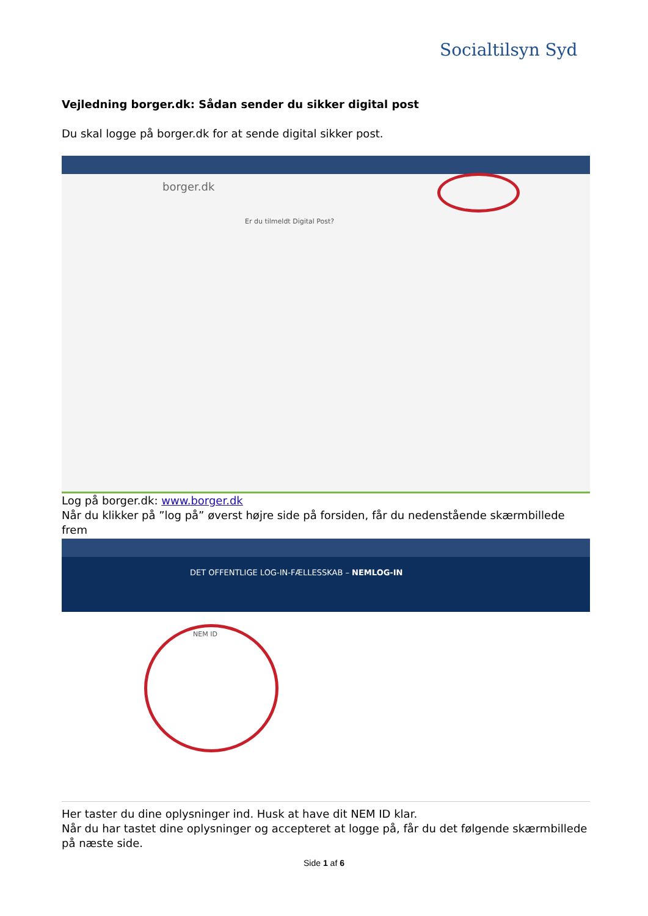Socialtilsyn Syd
Vejledning borger.dk: Sådan sender du sikker digital post
Du skal logge på borger.dk for at sende digital sikker post.
borger.dk
Er du tilmeldt Digital Post?
Log på borger.dk: www.borger.dk
Når du klikker på ”log på” øverst højre side på forsiden, får du nedenstående skærmbillede frem
DET OFFENTLIGE LOG-IN-FÆLLESSKAB – NEMLOG-IN
NEM ID
Her taster du dine oplysninger ind. Husk at have dit NEM ID klar.
Når du har tastet dine oplysninger og accepteret at logge på, får du det følgende skærmbillede på næste side.
Side 1 af 6